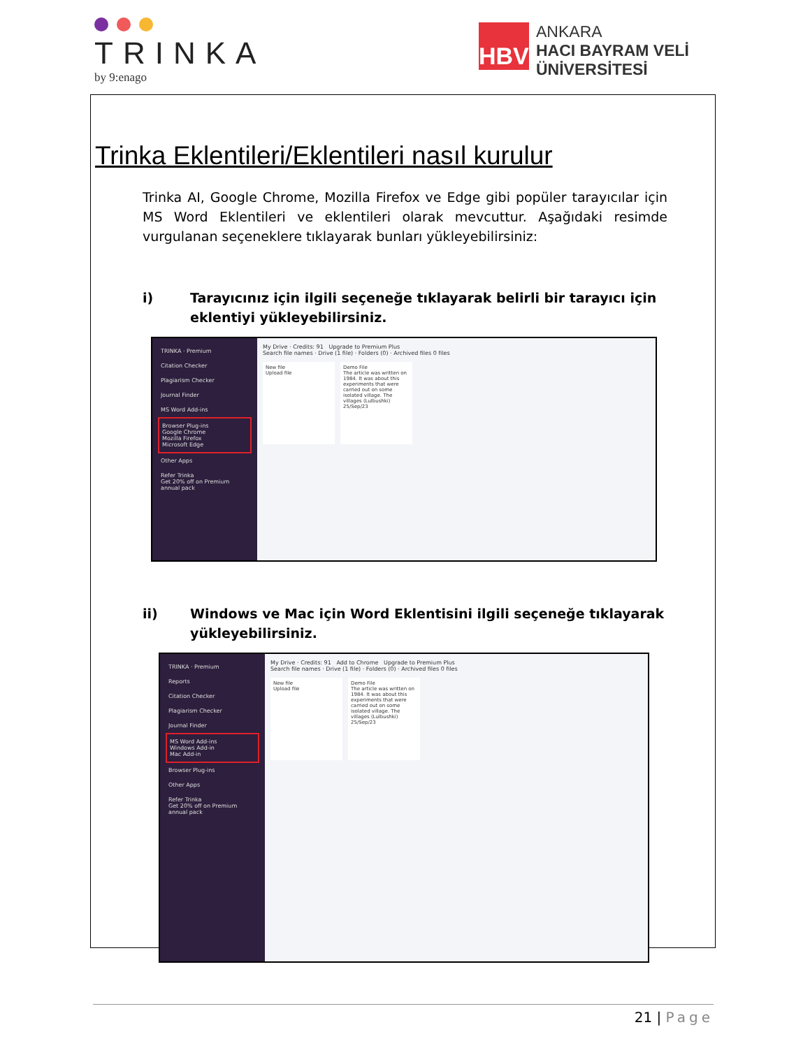TRINKA
by 9:enago
HBV
ANKARA
HACI BAYRAM VELİ
ÜNİVERSİTESİ
Trinka Eklentileri/Eklentileri nasıl kurulur
Trinka AI, Google Chrome, Mozilla Firefox ve Edge gibi popüler tarayıcılar için MS Word Eklentileri ve eklentileri olarak mevcuttur. Aşağıdaki resimde vurgulanan seçeneklere tıklayarak bunları yükleyebilirsiniz:
i) Tarayıcınız için ilgili seçeneğe tıklayarak belirli bir tarayıcı için eklentiyi yükleyebilirsiniz.
TRINKA · Premium
Citation Checker
Plagiarism Checker
Journal Finder
MS Word Add-ins
Browser Plug-ins
Google Chrome
Mozilla Firefox
Microsoft Edge
Other Apps
Refer Trinka
Get 20% off on Premium annual pack
My Drive · Credits: 91 Upgrade to Premium Plus
Search file names · Drive (1 file) · Folders (0) · Archived files 0 files
New file
Upload file Demo File
The article was written on 1984. It was about this experiments that were carried out on some isolated village. The villages (Lulbushki)
25/Sep/23
ii) Windows ve Mac için Word Eklentisini ilgili seçeneğe tıklayarak yükleyebilirsiniz.
TRINKA · Premium
Reports
Citation Checker
Plagiarism Checker
Journal Finder
MS Word Add-ins
Windows Add-in
Mac Add-in
Browser Plug-ins
Other Apps
Refer Trinka
Get 20% off on Premium annual pack
My Drive · Credits: 91 Add to Chrome Upgrade to Premium Plus
Search file names · Drive (1 file) · Folders (0) · Archived files 0 files
New file
Upload file Demo File
The article was written on 1984. It was about this experiments that were carried out on some isolated village. The villages (Lulbushki)
25/Sep/23
21 | Page